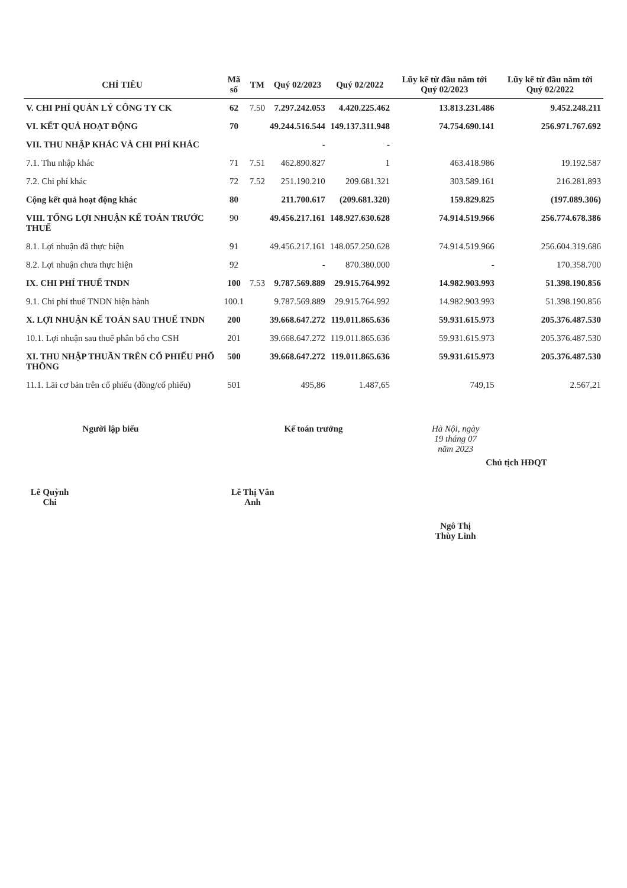| CHỈ TIÊU | Mã số | TM | Quý 02/2023 | Quý 02/2022 | Lũy kế từ đầu năm tới Quý 02/2023 | Lũy kế từ đầu năm tới Quý 02/2022 |
| --- | --- | --- | --- | --- | --- | --- |
| V. CHI PHÍ QUẢN LÝ CÔNG TY CK | 62 | 7.50 | 7.297.242.053 | 4.420.225.462 | 13.813.231.486 | 9.452.248.211 |
| VI. KẾT QUẢ HOẠT ĐỘNG | 70 | | 49.244.516.544 | 149.137.311.948 | 74.754.690.141 | 256.971.767.692 |
| VII. THU NHẬP KHÁC VÀ CHI PHÍ KHÁC | | | - | - | | |
| 7.1. Thu nhập khác | 71 | 7.51 | 462.890.827 | 1 | 463.418.986 | 19.192.587 |
| 7.2. Chi phí khác | 72 | 7.52 | 251.190.210 | 209.681.321 | 303.589.161 | 216.281.893 |
| Cộng kết quả hoạt động khác | 80 | | 211.700.617 | (209.681.320) | 159.829.825 | (197.089.306) |
| VIII. TỔNG LỢI NHUẬN KẾ TOÁN TRƯỚC THUẾ | 90 | | 49.456.217.161 | 148.927.630.628 | 74.914.519.966 | 256.774.678.386 |
| 8.1. Lợi nhuận đã thực hiện | 91 | | 49.456.217.161 | 148.057.250.628 | 74.914.519.966 | 256.604.319.686 |
| 8.2. Lợi nhuận chưa thực hiện | 92 | | - | 870.380.000 | - | 170.358.700 |
| IX. CHI PHÍ THUẾ TNDN | 100 | 7.53 | 9.787.569.889 | 29.915.764.992 | 14.982.903.993 | 51.398.190.856 |
| 9.1. Chi phí thuế TNDN hiện hành | 100.1 | | 9.787.569.889 | 29.915.764.992 | 14.982.903.993 | 51.398.190.856 |
| X. LỢI NHUẬN KẾ TOÁN SAU THUẾ TNDN | 200 | | 39.668.647.272 | 119.011.865.636 | 59.931.615.973 | 205.376.487.530 |
| 10.1. Lợi nhuận sau thuế phân bổ cho CSH | 201 | | 39.668.647.272 | 119.011.865.636 | 59.931.615.973 | 205.376.487.530 |
| XI. THU NHẬP THUẦN TRÊN CỔ PHIẾU PHỔ THÔNG | 500 | | 39.668.647.272 | 119.011.865.636 | 59.931.615.973 | 205.376.487.530 |
| 11.1. Lãi cơ bản trên cổ phiếu (đồng/cổ phiếu) | 501 | | 495,86 | 1.487,65 | 749,15 | 2.567,21 |
Người lập biểu
Lê Quỳnh Chi
Kế toán trưởng
Lê Thị Vân Anh
Hà Nội, ngày 19 tháng 07 năm 2023
Chủ tịch HĐQT
Ngô Thị Thùy Linh